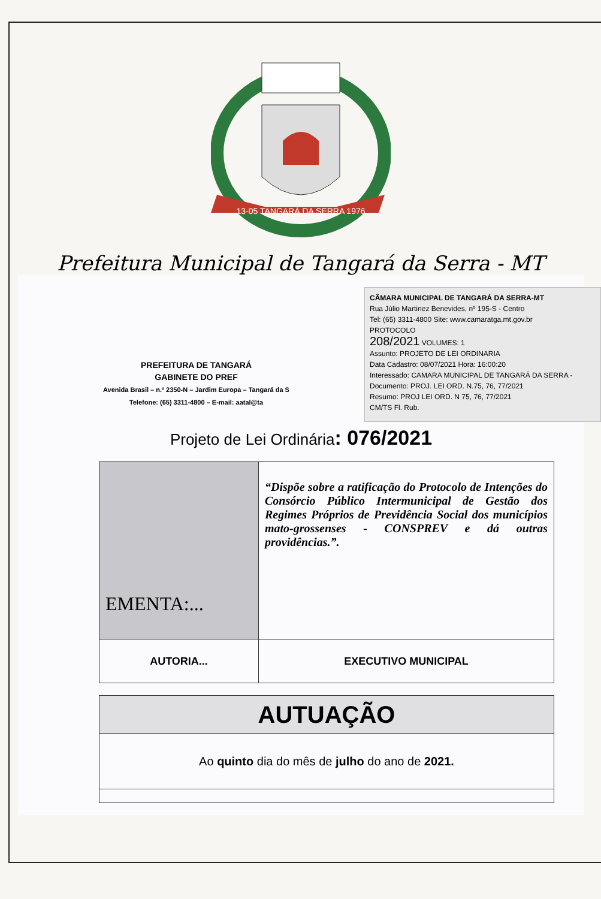13-05 TANGARÁ DA SERRA 1976
Prefeitura Municipal de Tangará da Serra - MT
CÂMARA MUNICIPAL DE TANGARÁ DA SERRA-MT
Rua Júlio Martinez Benevides, nº 195-S - Centro
Tel: (65) 3311-4800 Site: www.camaratga.mt.gov.br
PROTOCOLO
208/2021 VOLUMES: 1
Assunto: PROJETO DE LEI ORDINARIA
Data Cadastro: 08/07/2021 Hora: 16:00:20
Interessado: CAMARA MUNICIPAL DE TANGARÁ DA SERRA - Documento: PROJ. LEI ORD. N.75, 76, 77/2021
Resumo: PROJ LEI ORD. N 75, 76, 77/2021
CM/TS Fl. Rub.
PREFEITURA DE TANGARÁ
GABINETE DO PREF
Avenida Brasil – n.º 2350-N – Jardim Europa – Tangará da S
Telefone: (65) 3311-4800 – E-mail: aatal@ta
Projeto de Lei Ordinária: 076/2021
| EMENTA:... | “Dispõe sobre a ratificação do Protocolo de Intenções do Consórcio Público Intermunicipal de Gestão dos Regimes Próprios de Previdência Social dos municípios mato-grossenses - CONSPREV e dá outras providências.”. |
| AUTORIA... | EXECUTIVO MUNICIPAL |
| AUTUAÇÃO |
| Ao quinto dia do mês de julho do ano de 2021. |